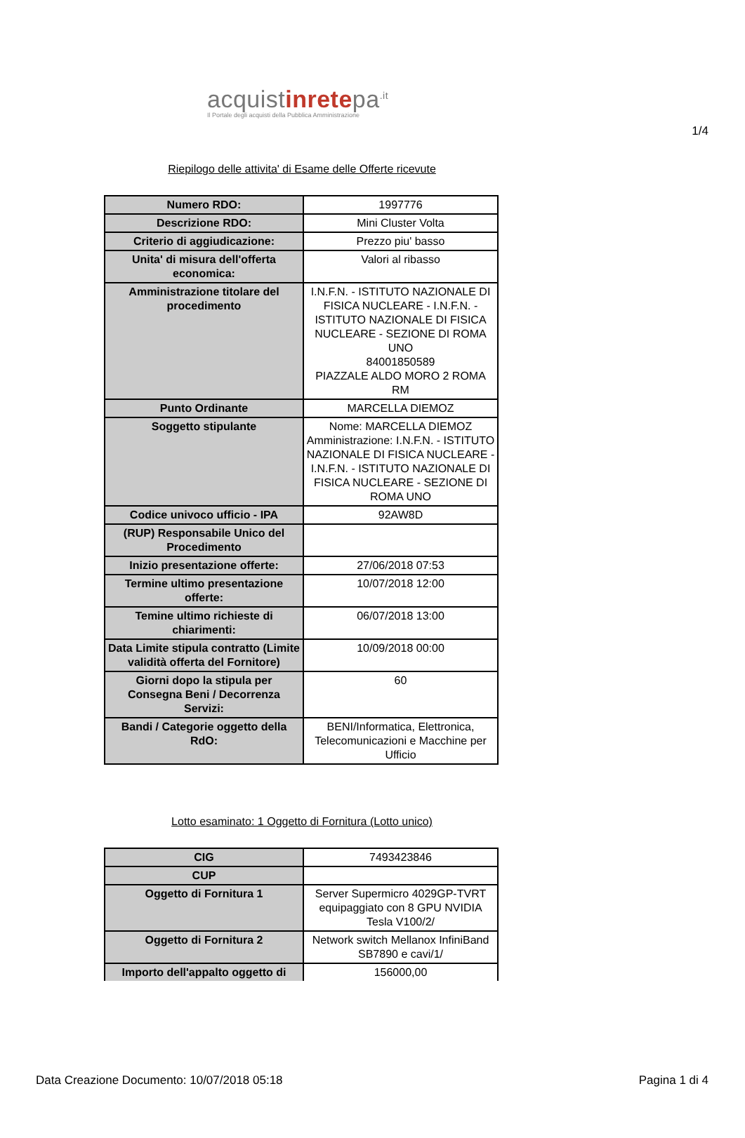1/4
acquistinretepa<sup>.it</sup>
Il Portale degli acquisti della Pubblica Amministrazione
Riepilogo delle attivita' di Esame delle Offerte ricevute
| Numero RDO: | 1997776 |
| Descrizione RDO: | Mini Cluster Volta |
| Criterio di aggiudicazione: | Prezzo piu' basso |
| Unita' di misura dell'offerta economica: | Valori al ribasso |
| Amministrazione titolare del procedimento | I.N.F.N. - ISTITUTO NAZIONALE DI FISICA NUCLEARE - I.N.F.N. - ISTITUTO NAZIONALE DI FISICA NUCLEARE - SEZIONE DI ROMA UNO 84001850589 PIAZZALE ALDO MORO 2 ROMA RM |
| Punto Ordinante | MARCELLA DIEMOZ |
| Soggetto stipulante | Nome: MARCELLA DIEMOZ Amministrazione: I.N.F.N. - ISTITUTO NAZIONALE DI FISICA NUCLEARE - I.N.F.N. - ISTITUTO NAZIONALE DI FISICA NUCLEARE - SEZIONE DI ROMA UNO |
| Codice univoco ufficio - IPA | 92AW8D |
| (RUP) Responsabile Unico del Procedimento | |
| Inizio presentazione offerte: | 27/06/2018 07:53 |
| Termine ultimo presentazione offerte: | 10/07/2018 12:00 |
| Temine ultimo richieste di chiarimenti: | 06/07/2018 13:00 |
| Data Limite stipula contratto (Limite validità offerta del Fornitore) | 10/09/2018 00:00 |
| Giorni dopo la stipula per Consegna Beni / Decorrenza Servizi: | 60 |
| Bandi / Categorie oggetto della RdO: | BENI/Informatica, Elettronica, Telecomunicazioni e Macchine per Ufficio |
Lotto esaminato: 1 Oggetto di Fornitura (Lotto unico)
| CIG | 7493423846 |
| CUP | |
| Oggetto di Fornitura 1 | Server Supermicro 4029GP-TVRT equipaggiato con 8 GPU NVIDIA Tesla V100/2/ |
| Oggetto di Fornitura 2 | Network switch Mellanox InfiniBand SB7890 e cavi/1/ |
| Importo dell'appalto oggetto di | 156000,00 |
Data Creazione Documento: 10/07/2018 05:18 Pagina 1 di 4